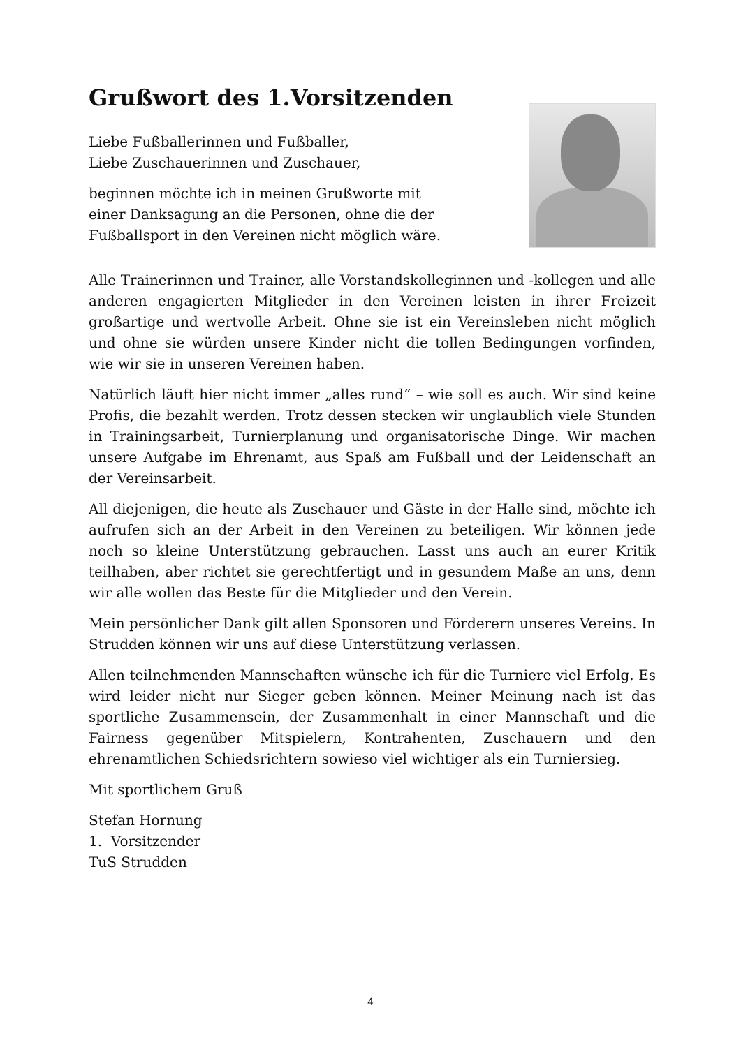Grußwort des 1.Vorsitzenden
Liebe Fußballerinnen und Fußballer,
Liebe Zuschauerinnen und Zuschauer,
beginnen möchte ich in meinen Grußworte mit
einer Danksagung an die Personen, ohne die der
Fußballsport in den Vereinen nicht möglich wäre.
Alle Trainerinnen und Trainer, alle Vorstandskolleginnen und -kollegen und alle anderen engagierten Mitglieder in den Vereinen leisten in ihrer Freizeit großartige und wertvolle Arbeit. Ohne sie ist ein Vereinsleben nicht möglich und ohne sie würden unsere Kinder nicht die tollen Bedingungen vorfinden, wie wir sie in unseren Vereinen haben.
Natürlich läuft hier nicht immer „alles rund“ – wie soll es auch. Wir sind keine Profis, die bezahlt werden. Trotz dessen stecken wir unglaublich viele Stunden in Trainingsarbeit, Turnierplanung und organisatorische Dinge. Wir machen unsere Aufgabe im Ehrenamt, aus Spaß am Fußball und der Leidenschaft an der Vereinsarbeit.
All diejenigen, die heute als Zuschauer und Gäste in der Halle sind, möchte ich aufrufen sich an der Arbeit in den Vereinen zu beteiligen. Wir können jede noch so kleine Unterstützung gebrauchen. Lasst uns auch an eurer Kritik teilhaben, aber richtet sie gerechtfertigt und in gesundem Maße an uns, denn wir alle wollen das Beste für die Mitglieder und den Verein.
Mein persönlicher Dank gilt allen Sponsoren und Förderern unseres Vereins. In Strudden können wir uns auf diese Unterstützung verlassen.
Allen teilnehmenden Mannschaften wünsche ich für die Turniere viel Erfolg. Es wird leider nicht nur Sieger geben können. Meiner Meinung nach ist das sportliche Zusammensein, der Zusammenhalt in einer Mannschaft und die Fairness gegenüber Mitspielern, Kontrahenten, Zuschauern und den ehrenamtlichen Schiedsrichtern sowieso viel wichtiger als ein Turniersieg.
Mit sportlichem Gruß
Stefan Hornung
1. Vorsitzender
TuS Strudden
4